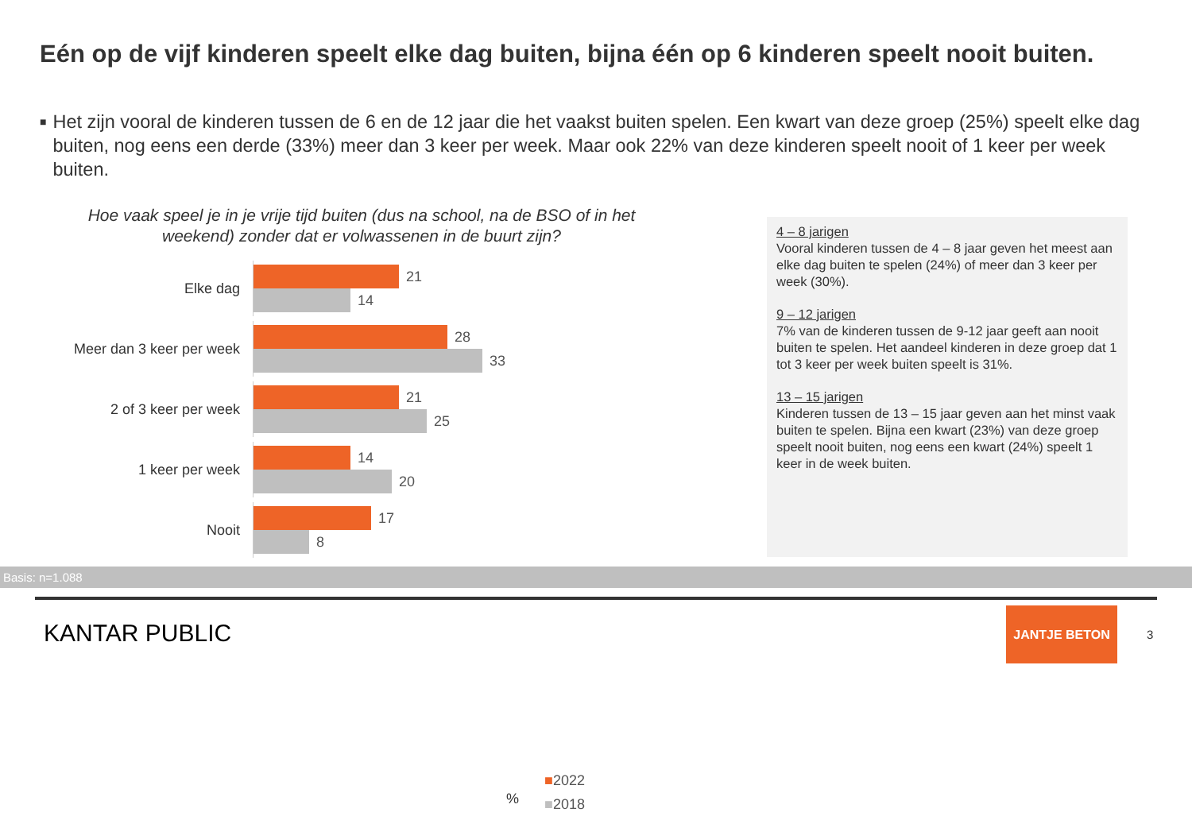Eén op de vijf kinderen speelt elke dag buiten, bijna één op 6 kinderen speelt nooit buiten.
■
Het zijn vooral de kinderen tussen de 6 en de 12 jaar die het vaakst buiten spelen. Een kwart van deze groep (25%) speelt elke dag buiten, nog eens een derde (33%) meer dan 3 keer per week. Maar ook 22% van deze kinderen speelt nooit of 1 keer per week buiten.
Hoe vaak speel je in je vrije tijd buiten (dus na school, na de BSO of in het weekend) zonder dat er volwassenen in de buurt zijn?
Elke dag
21
14
Meer dan 3 keer per week
28
33
2 of 3 keer per week
21
25
1 keer per week
14
20
Nooit
17
8
%
■2022
■2018
4 – 8 jarigen
Vooral kinderen tussen de 4 – 8 jaar geven het meest aan elke dag buiten te spelen (24%) of meer dan 3 keer per week (30%).
9 – 12 jarigen
7% van de kinderen tussen de 9-12 jaar geeft aan nooit buiten te spelen. Het aandeel kinderen in deze groep dat 1 tot 3 keer per week buiten speelt is 31%.
13 – 15 jarigen
Kinderen tussen de 13 – 15 jaar geven aan het minst vaak buiten te spelen. Bijna een kwart (23%) van deze groep speelt nooit buiten, nog eens een kwart (24%) speelt 1 keer in de week buiten.
Basis: n=1.088
KANTAR PUBLIC
JANTJE BETON
3